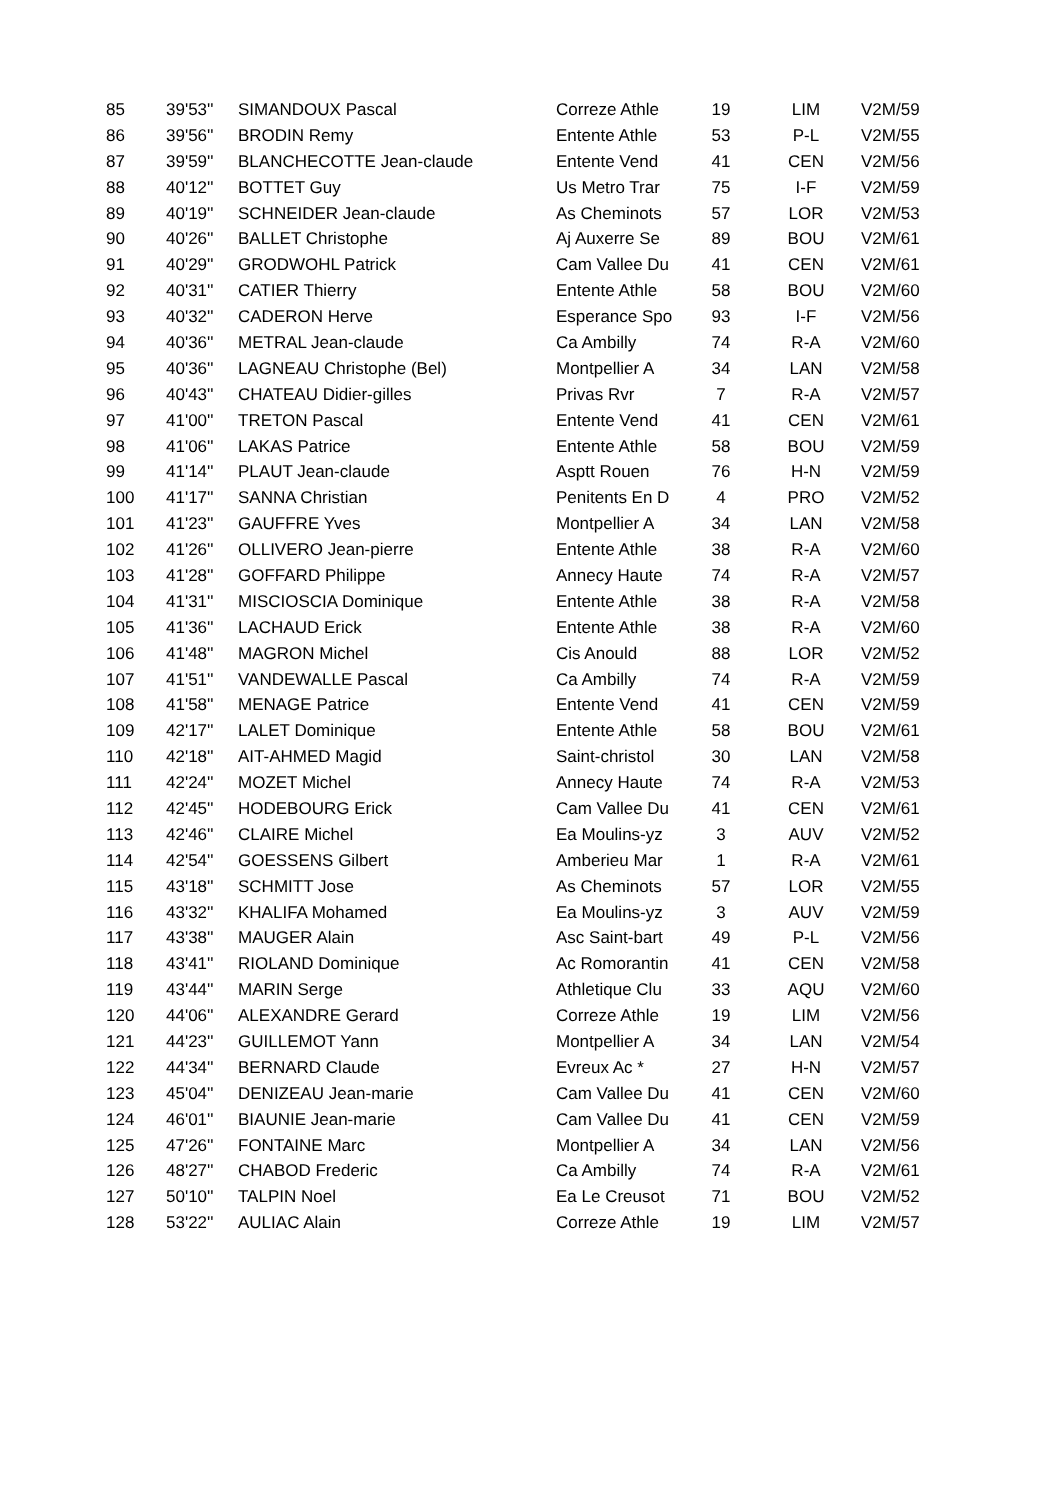| 85 | 39'53'' | SIMANDOUX Pascal | Correze Athle | 19 | LIM | V2M/59 |
| 86 | 39'56'' | BRODIN Remy | Entente Athle | 53 | P-L | V2M/55 |
| 87 | 39'59'' | BLANCHECOTTE Jean-claude | Entente Vend | 41 | CEN | V2M/56 |
| 88 | 40'12'' | BOTTET Guy | Us Metro Trar | 75 | I-F | V2M/59 |
| 89 | 40'19'' | SCHNEIDER Jean-claude | As Cheminots | 57 | LOR | V2M/53 |
| 90 | 40'26'' | BALLET Christophe | Aj Auxerre Se | 89 | BOU | V2M/61 |
| 91 | 40'29'' | GRODWOHL Patrick | Cam Vallee Du | 41 | CEN | V2M/61 |
| 92 | 40'31'' | CATIER Thierry | Entente Athle | 58 | BOU | V2M/60 |
| 93 | 40'32'' | CADERON Herve | Esperance Spo | 93 | I-F | V2M/56 |
| 94 | 40'36'' | METRAL Jean-claude | Ca Ambilly | 74 | R-A | V2M/60 |
| 95 | 40'36'' | LAGNEAU Christophe (Bel) | Montpellier A | 34 | LAN | V2M/58 |
| 96 | 40'43'' | CHATEAU Didier-gilles | Privas Rvr | 7 | R-A | V2M/57 |
| 97 | 41'00'' | TRETON Pascal | Entente Vend | 41 | CEN | V2M/61 |
| 98 | 41'06'' | LAKAS Patrice | Entente Athle | 58 | BOU | V2M/59 |
| 99 | 41'14'' | PLAUT Jean-claude | Asptt Rouen | 76 | H-N | V2M/59 |
| 100 | 41'17'' | SANNA Christian | Penitents En D | 4 | PRO | V2M/52 |
| 101 | 41'23'' | GAUFFRE Yves | Montpellier A | 34 | LAN | V2M/58 |
| 102 | 41'26'' | OLLIVERO Jean-pierre | Entente Athle | 38 | R-A | V2M/60 |
| 103 | 41'28'' | GOFFARD Philippe | Annecy Haute | 74 | R-A | V2M/57 |
| 104 | 41'31'' | MISCIOSCIA Dominique | Entente Athle | 38 | R-A | V2M/58 |
| 105 | 41'36'' | LACHAUD Erick | Entente Athle | 38 | R-A | V2M/60 |
| 106 | 41'48'' | MAGRON Michel | Cis Anould | 88 | LOR | V2M/52 |
| 107 | 41'51'' | VANDEWALLE Pascal | Ca Ambilly | 74 | R-A | V2M/59 |
| 108 | 41'58'' | MENAGE Patrice | Entente Vend | 41 | CEN | V2M/59 |
| 109 | 42'17'' | LALET Dominique | Entente Athle | 58 | BOU | V2M/61 |
| 110 | 42'18'' | AIT-AHMED Magid | Saint-christol | 30 | LAN | V2M/58 |
| 111 | 42'24'' | MOZET Michel | Annecy Haute | 74 | R-A | V2M/53 |
| 112 | 42'45'' | HODEBOURG Erick | Cam Vallee Du | 41 | CEN | V2M/61 |
| 113 | 42'46'' | CLAIRE Michel | Ea Moulins-yz | 3 | AUV | V2M/52 |
| 114 | 42'54'' | GOESSENS Gilbert | Amberieu Mar | 1 | R-A | V2M/61 |
| 115 | 43'18'' | SCHMITT Jose | As Cheminots | 57 | LOR | V2M/55 |
| 116 | 43'32'' | KHALIFA Mohamed | Ea Moulins-yz | 3 | AUV | V2M/59 |
| 117 | 43'38'' | MAUGER Alain | Asc Saint-bart | 49 | P-L | V2M/56 |
| 118 | 43'41'' | RIOLAND Dominique | Ac Romorantin | 41 | CEN | V2M/58 |
| 119 | 43'44'' | MARIN Serge | Athletique Clu | 33 | AQU | V2M/60 |
| 120 | 44'06'' | ALEXANDRE Gerard | Correze Athle | 19 | LIM | V2M/56 |
| 121 | 44'23'' | GUILLEMOT Yann | Montpellier A | 34 | LAN | V2M/54 |
| 122 | 44'34'' | BERNARD Claude | Evreux Ac * | 27 | H-N | V2M/57 |
| 123 | 45'04'' | DENIZEAU Jean-marie | Cam Vallee Du | 41 | CEN | V2M/60 |
| 124 | 46'01'' | BIAUNIE Jean-marie | Cam Vallee Du | 41 | CEN | V2M/59 |
| 125 | 47'26'' | FONTAINE Marc | Montpellier A | 34 | LAN | V2M/56 |
| 126 | 48'27'' | CHABOD Frederic | Ca Ambilly | 74 | R-A | V2M/61 |
| 127 | 50'10'' | TALPIN Noel | Ea Le Creusot | 71 | BOU | V2M/52 |
| 128 | 53'22'' | AULIAC Alain | Correze Athle | 19 | LIM | V2M/57 |